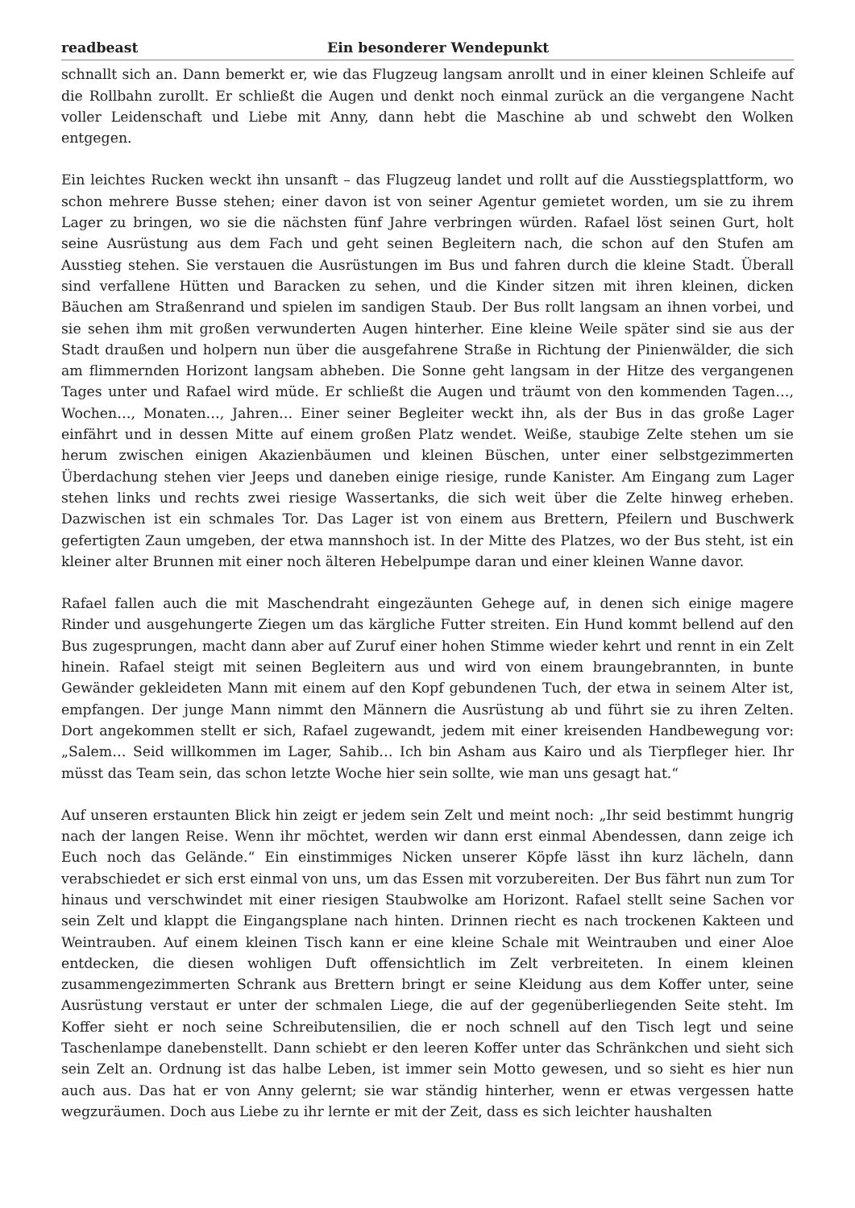readbeast Ein besonderer Wendepunkt
schnallt sich an. Dann bemerkt er, wie das Flugzeug langsam anrollt und in einer kleinen Schleife auf die Rollbahn zurollt. Er schließt die Augen und denkt noch einmal zurück an die vergangene Nacht voller Leidenschaft und Liebe mit Anny, dann hebt die Maschine ab und schwebt den Wolken entgegen.
Ein leichtes Rucken weckt ihn unsanft – das Flugzeug landet und rollt auf die Ausstiegsplattform, wo schon mehrere Busse stehen; einer davon ist von seiner Agentur gemietet worden, um sie zu ihrem Lager zu bringen, wo sie die nächsten fünf Jahre verbringen würden. Rafael löst seinen Gurt, holt seine Ausrüstung aus dem Fach und geht seinen Begleitern nach, die schon auf den Stufen am Ausstieg stehen. Sie verstauen die Ausrüstungen im Bus und fahren durch die kleine Stadt. Überall sind verfallene Hütten und Baracken zu sehen, und die Kinder sitzen mit ihren kleinen, dicken Bäuchen am Straßenrand und spielen im sandigen Staub. Der Bus rollt langsam an ihnen vorbei, und sie sehen ihm mit großen verwunderten Augen hinterher. Eine kleine Weile später sind sie aus der Stadt draußen und holpern nun über die ausgefahrene Straße in Richtung der Pinienwälder, die sich am flimmernden Horizont langsam abheben. Die Sonne geht langsam in der Hitze des vergangenen Tages unter und Rafael wird müde. Er schließt die Augen und träumt von den kommenden Tagen…, Wochen…, Monaten…, Jahren… Einer seiner Begleiter weckt ihn, als der Bus in das große Lager einfährt und in dessen Mitte auf einem großen Platz wendet. Weiße, staubige Zelte stehen um sie herum zwischen einigen Akazienbäumen und kleinen Büschen, unter einer selbstgezimmerten Überdachung stehen vier Jeeps und daneben einige riesige, runde Kanister. Am Eingang zum Lager stehen links und rechts zwei riesige Wassertanks, die sich weit über die Zelte hinweg erheben. Dazwischen ist ein schmales Tor. Das Lager ist von einem aus Brettern, Pfeilern und Buschwerk gefertigten Zaun umgeben, der etwa mannshoch ist. In der Mitte des Platzes, wo der Bus steht, ist ein kleiner alter Brunnen mit einer noch älteren Hebelpumpe daran und einer kleinen Wanne davor.
Rafael fallen auch die mit Maschendraht eingezäunten Gehege auf, in denen sich einige magere Rinder und ausgehungerte Ziegen um das kärgliche Futter streiten. Ein Hund kommt bellend auf den Bus zugesprungen, macht dann aber auf Zuruf einer hohen Stimme wieder kehrt und rennt in ein Zelt hinein. Rafael steigt mit seinen Begleitern aus und wird von einem braungebrannten, in bunte Gewänder gekleideten Mann mit einem auf den Kopf gebundenen Tuch, der etwa in seinem Alter ist, empfangen. Der junge Mann nimmt den Männern die Ausrüstung ab und führt sie zu ihren Zelten. Dort angekommen stellt er sich, Rafael zugewandt, jedem mit einer kreisenden Handbewegung vor: „Salem… Seid willkommen im Lager, Sahib… Ich bin Asham aus Kairo und als Tierpfleger hier. Ihr müsst das Team sein, das schon letzte Woche hier sein sollte, wie man uns gesagt hat.“
Auf unseren erstaunten Blick hin zeigt er jedem sein Zelt und meint noch: „Ihr seid bestimmt hungrig nach der langen Reise. Wenn ihr möchtet, werden wir dann erst einmal Abendessen, dann zeige ich Euch noch das Gelände.“ Ein einstimmiges Nicken unserer Köpfe lässt ihn kurz lächeln, dann verabschiedet er sich erst einmal von uns, um das Essen mit vorzubereiten. Der Bus fährt nun zum Tor hinaus und verschwindet mit einer riesigen Staubwolke am Horizont. Rafael stellt seine Sachen vor sein Zelt und klappt die Eingangsplane nach hinten. Drinnen riecht es nach trockenen Kakteen und Weintrauben. Auf einem kleinen Tisch kann er eine kleine Schale mit Weintrauben und einer Aloe entdecken, die diesen wohligen Duft offensichtlich im Zelt verbreiteten. In einem kleinen zusammengezimmerten Schrank aus Brettern bringt er seine Kleidung aus dem Koffer unter, seine Ausrüstung verstaut er unter der schmalen Liege, die auf der gegenüberliegenden Seite steht. Im Koffer sieht er noch seine Schreibutensilien, die er noch schnell auf den Tisch legt und seine Taschenlampe danebenstellt. Dann schiebt er den leeren Koffer unter das Schränkchen und sieht sich sein Zelt an. Ordnung ist das halbe Leben, ist immer sein Motto gewesen, und so sieht es hier nun auch aus. Das hat er von Anny gelernt; sie war ständig hinterher, wenn er etwas vergessen hatte wegzuräumen. Doch aus Liebe zu ihr lernte er mit der Zeit, dass es sich leichter haushalten